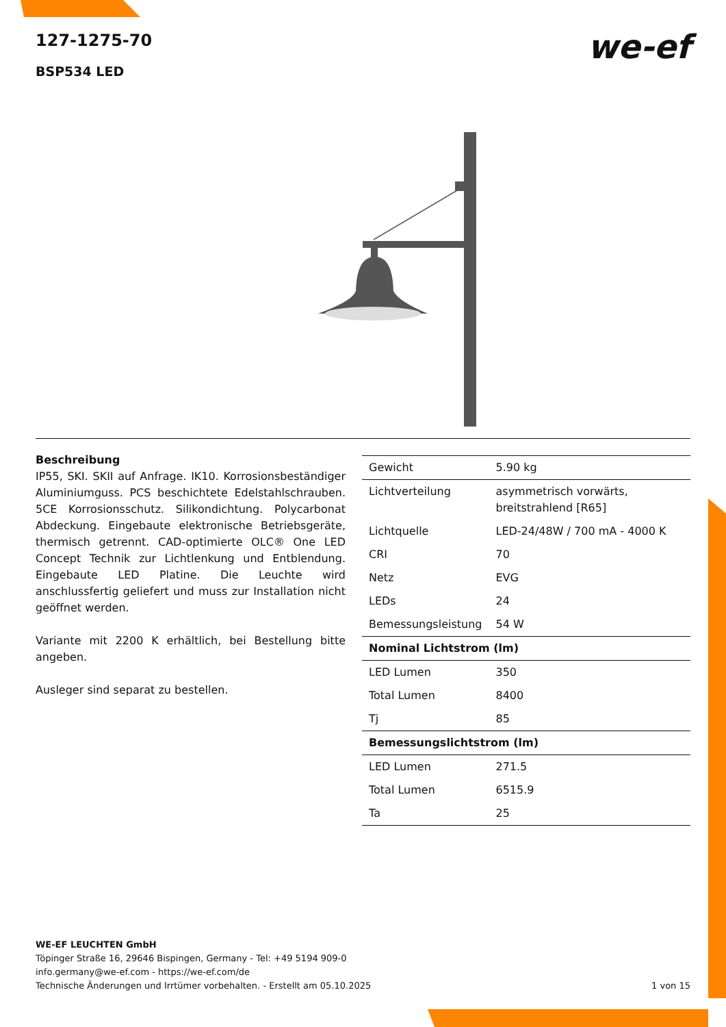127-1275-70
BSP534 LED
we-ef
Beschreibung
IP55, SKI. SKII auf Anfrage. IK10. Korrosionsbeständiger Aluminiumguss. PCS beschichtete Edelstahlschrauben. 5CE Korrosionsschutz. Silikondichtung. Polycarbonat Abdeckung. Eingebaute elektronische Betriebsgeräte, thermisch getrennt. CAD-optimierte OLC® One LED Concept Technik zur Lichtlenkung und Entblendung. Eingebaute LED Platine. Die Leuchte wird anschlussfertig geliefert und muss zur Installation nicht geöffnet werden.
Variante mit 2200 K erhältlich, bei Bestellung bitte angeben.
Ausleger sind separat zu bestellen.
| Gewicht | 5.90 kg |
| Lichtverteilung | asymmetrisch vorwärts, breitstrahlend [R65] |
| Lichtquelle | LED-24/48W / 700 mA - 4000 K |
| CRI | 70 |
| Netz | EVG |
| LEDs | 24 |
| Bemessungsleistung | 54 W |
| Nominal Lichtstrom (lm) | |
| LED Lumen | 350 |
| Total Lumen | 8400 |
| Tj | 85 |
| Bemessungslichtstrom (lm) | |
| LED Lumen | 271.5 |
| Total Lumen | 6515.9 |
| Ta | 25 |
WE-EF LEUCHTEN GmbH
Töpinger Straße 16, 29646 Bispingen, Germany - Tel: +49 5194 909-0
info.germany@we-ef.com - https://we-ef.com/de
Technische Änderungen und Irrtümer vorbehalten. - Erstellt am 05.10.2025 1 von 15